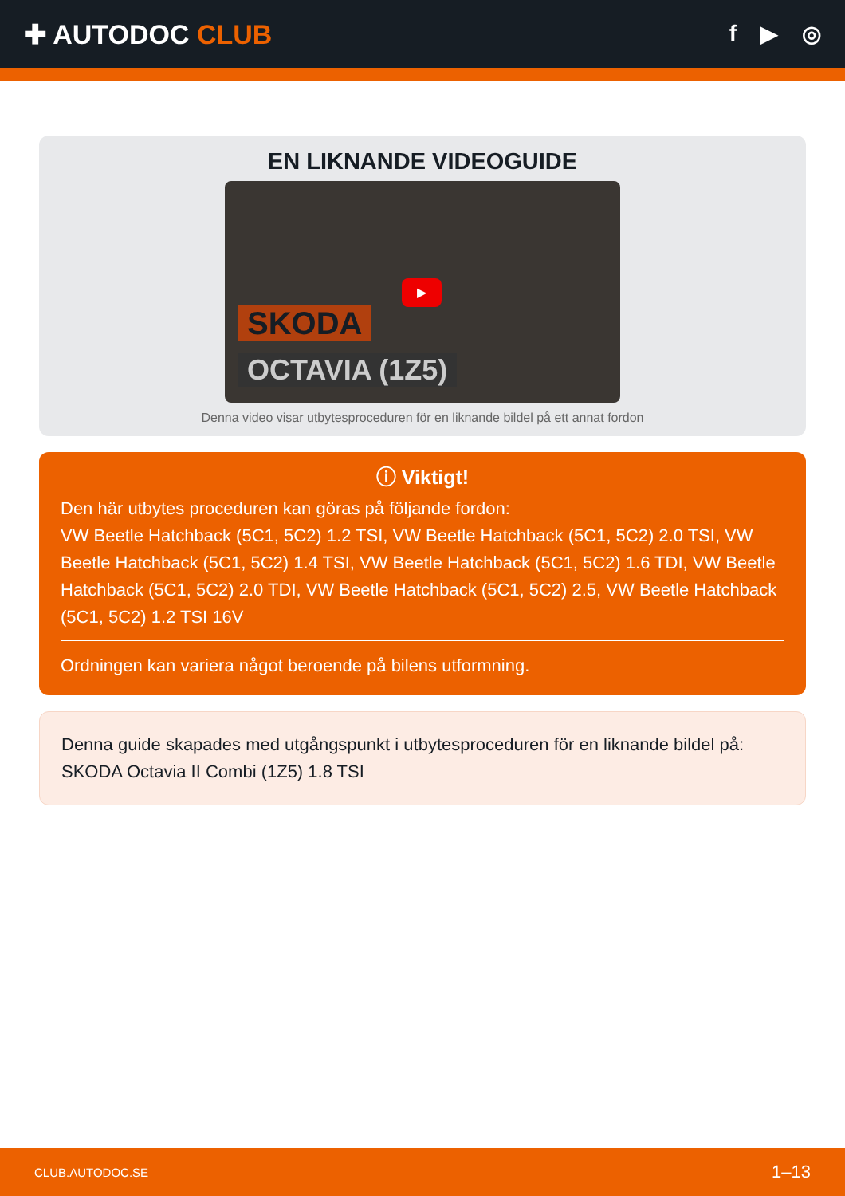✚ AUTODOC CLUB
f ▶ ◎
EN LIKNANDE VIDEOGUIDE
▶
SKODA
OCTAVIA (1Z5)
Denna video visar utbytesproceduren för en liknande bildel på ett annat fordon
ⓘ Viktigt!
Den här utbytes proceduren kan göras på följande fordon:
VW Beetle Hatchback (5C1, 5C2) 1.2 TSI, VW Beetle Hatchback (5C1, 5C2) 2.0 TSI, VW Beetle Hatchback (5C1, 5C2) 1.4 TSI, VW Beetle Hatchback (5C1, 5C2) 1.6 TDI, VW Beetle Hatchback (5C1, 5C2) 2.0 TDI, VW Beetle Hatchback (5C1, 5C2) 2.5, VW Beetle Hatchback (5C1, 5C2) 1.2 TSI 16V
Ordningen kan variera något beroende på bilens utformning.
Denna guide skapades med utgångspunkt i utbytesproceduren för en liknande bildel på: SKODA Octavia II Combi (1Z5) 1.8 TSI
CLUB.AUTODOC.SE 1–13